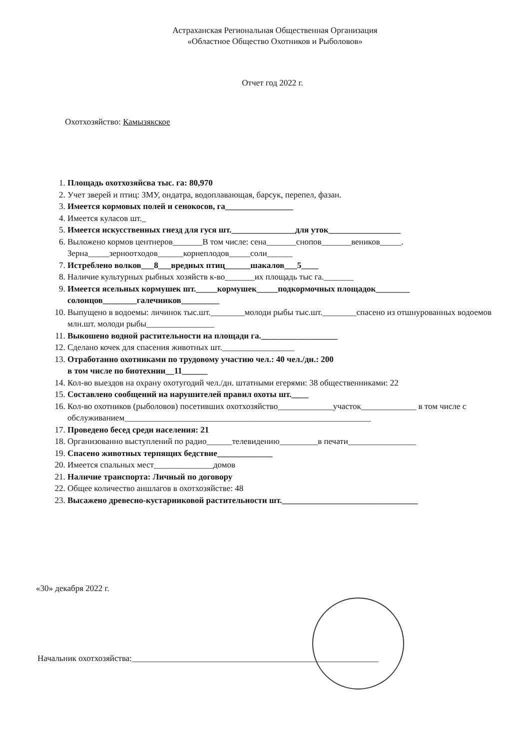Астраханская Региональная Общественная Организация
«Областное Общество Охотников и Рыболовов»
Отчет год 2022 г.
Охотхозяйство: Камызякское
1. Площадь охотхозяйсва тыс. га: 80,970
2. Учет зверей и птиц: ЗМУ, ондатра, водоплавающая, барсук, перепел, фазан.
3. Имеется кормовых полей и сенокосов, га________________
4. Имеется куласов шт._
5. Имеется искусственных гнезд для гуся шт._______________для уток_________________
6. Выложено кормов центнеров_______В том числе: сена_______снопов_______веников_____. Зерна_____зерноотходов______корнеплодов_____соли______
7. Истреблено волков___8___вредных птиц______шакалов___5____
8. Наличие культурных рыбных хозяйств к-во_______их площадь тыс га._______
9. Имеется ясельных кормушек шт._____кормушек_____подкормочных площадок________ солонцов________галечников_________
10. Выпущено в водоемы: личинок тыс.шт.________молоди рыбы тыс.шт.________спасено из отшнурованных водоемов млн.шт. молоди рыбы________________
11. Выкошено водной растительности на площади га.__________________
12. Сделано кочек для спасения животных шт._________________
13. Отработанно охотниками по трудовому участию чел.: 40 чел./дн.: 200
в том числе по биотехнии__11______
14. Кол-во выездов на охрану охотугодий чел./дн. штатными егерями: 38 общественниками: 22
15. Составлено сообщений на нарушителей правил охоты шт.____
16. Кол-во охотников (рыболовов) посетивших охотхозяйство_____________участок_____________ в том числе с обслуживанием__________________________________________________________
17. Проведено бесед среди населения: 21
18. Организованно выступлений по радио______телевидению_________в печати________________
19. Спасено животных терпящих бедствие_____________
20. Имеется спальных мест______________домов
21. Наличие транспорта: Личный по договору
22. Общее количество аншлагов в охотхозяйстве: 48
23. Высажено древесно-кустарниковой растительности шт.________________________________
«30» декабря 2022 г.
Начальник охотхозяйства:__________________________________________________________